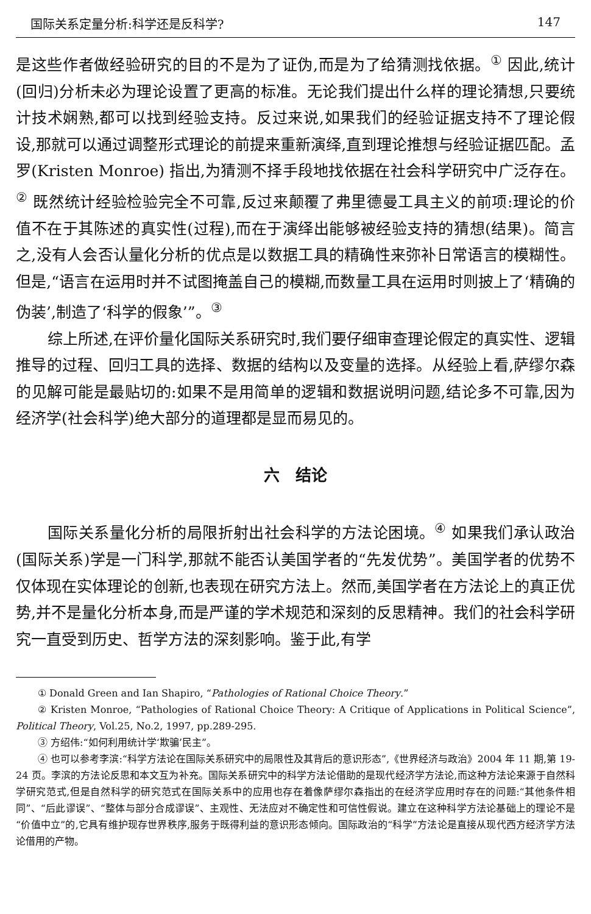国际关系定量分析:科学还是反科学? 147
是这些作者做经验研究的目的不是为了证伪,而是为了给猜测找依据。<sup>①</sup> 因此,统计(回归)分析未必为理论设置了更高的标准。无论我们提出什么样的理论猜想,只要统计技术娴熟,都可以找到经验支持。反过来说,如果我们的经验证据支持不了理论假设,那就可以通过调整形式理论的前提来重新演绎,直到理论推想与经验证据匹配。孟罗(Kristen Monroe) 指出,为猜测不择手段地找依据在社会科学研究中广泛存在。<sup>②</sup> 既然统计经验检验完全不可靠,反过来颠覆了弗里德曼工具主义的前项:理论的价值不在于其陈述的真实性(过程),而在于演绎出能够被经验支持的猜想(结果)。简言之,没有人会否认量化分析的优点是以数据工具的精确性来弥补日常语言的模糊性。但是,“语言在运用时并不试图掩盖自己的模糊,而数量工具在运用时则披上了‘精确的伪装’,制造了‘科学的假象’”。<sup>③</sup>
综上所述,在评价量化国际关系研究时,我们要仔细审查理论假定的真实性、逻辑推导的过程、回归工具的选择、数据的结构以及变量的选择。从经验上看,萨缪尔森的见解可能是最贴切的:如果不是用简单的逻辑和数据说明问题,结论多不可靠,因为经济学(社会科学)绝大部分的道理都是显而易见的。
六　结论
国际关系量化分析的局限折射出社会科学的方法论困境。<sup>④</sup> 如果我们承认政治(国际关系)学是一门科学,那就不能否认美国学者的“先发优势”。美国学者的优势不仅体现在实体理论的创新,也表现在研究方法上。然而,美国学者在方法论上的真正优势,并不是量化分析本身,而是严谨的学术规范和深刻的反思精神。我们的社会科学研究一直受到历史、哲学方法的深刻影响。鉴于此,有学
① Donald Green and Ian Shapiro, “Pathologies of Rational Choice Theory.”
② Kristen Monroe, “Pathologies of Rational Choice Theory: A Critique of Applications in Political Science”, Political Theory, Vol.25, No.2, 1997, pp.289-295.
③ 方绍伟:“如何利用统计学‘欺骗’民主”。
④ 也可以参考李滨:“科学方法论在国际关系研究中的局限性及其背后的意识形态”,《世界经济与政治》2004 年 11 期,第 19-24 页。李滨的方法论反思和本文互为补充。国际关系研究中的科学方法论借助的是现代经济学方法论,而这种方法论来源于自然科学研究范式,但是自然科学的研究范式在国际关系中的应用也存在着像萨缪尔森指出的在经济学应用时存在的问题:“其他条件相同”、“后此谬误”、“整体与部分合成谬误”、主观性、无法应对不确定性和可信性假说。建立在这种科学方法论基础上的理论不是“价值中立”的,它具有维护现存世界秩序,服务于既得利益的意识形态倾向。国际政治的“科学”方法论是直接从现代西方经济学方法论借用的产物。